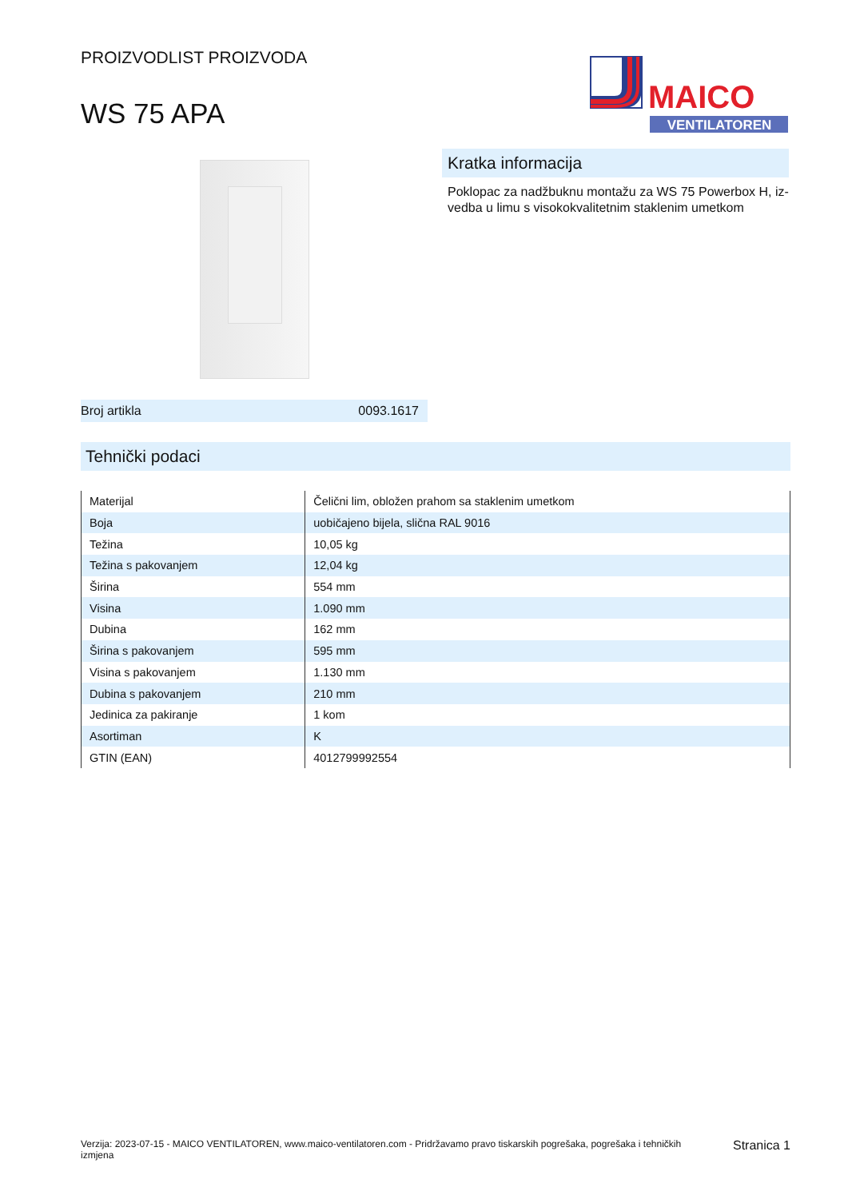PROIZVODLIST PROIZVODA
WS 75 APA
MAICO
VENTILATOREN
Broj artikla 0093.1617
Kratka informacija
Poklopac za nadžbuknu montažu za WS 75 Powerbox H, iz-vedba u limu s visokokvalitetnim staklenim umetkom
Tehnički podaci
| Materijal | Čelični lim, obložen prahom sa staklenim umetkom |
| Boja | uobičajeno bijela, slična RAL 9016 |
| Težina | 10,05 kg |
| Težina s pakovanjem | 12,04 kg |
| Širina | 554 mm |
| Visina | 1.090 mm |
| Dubina | 162 mm |
| Širina s pakovanjem | 595 mm |
| Visina s pakovanjem | 1.130 mm |
| Dubina s pakovanjem | 210 mm |
| Jedinica za pakiranje | 1 kom |
| Asortiman | K |
| GTIN (EAN) | 4012799992554 |
Verzija: 2023-07-15 - MAICO VENTILATOREN, www.maico-ventilatoren.com - Pridržavamo pravo tiskarskih pogrešaka, pogrešaka i tehničkih izmjena Stranica 1